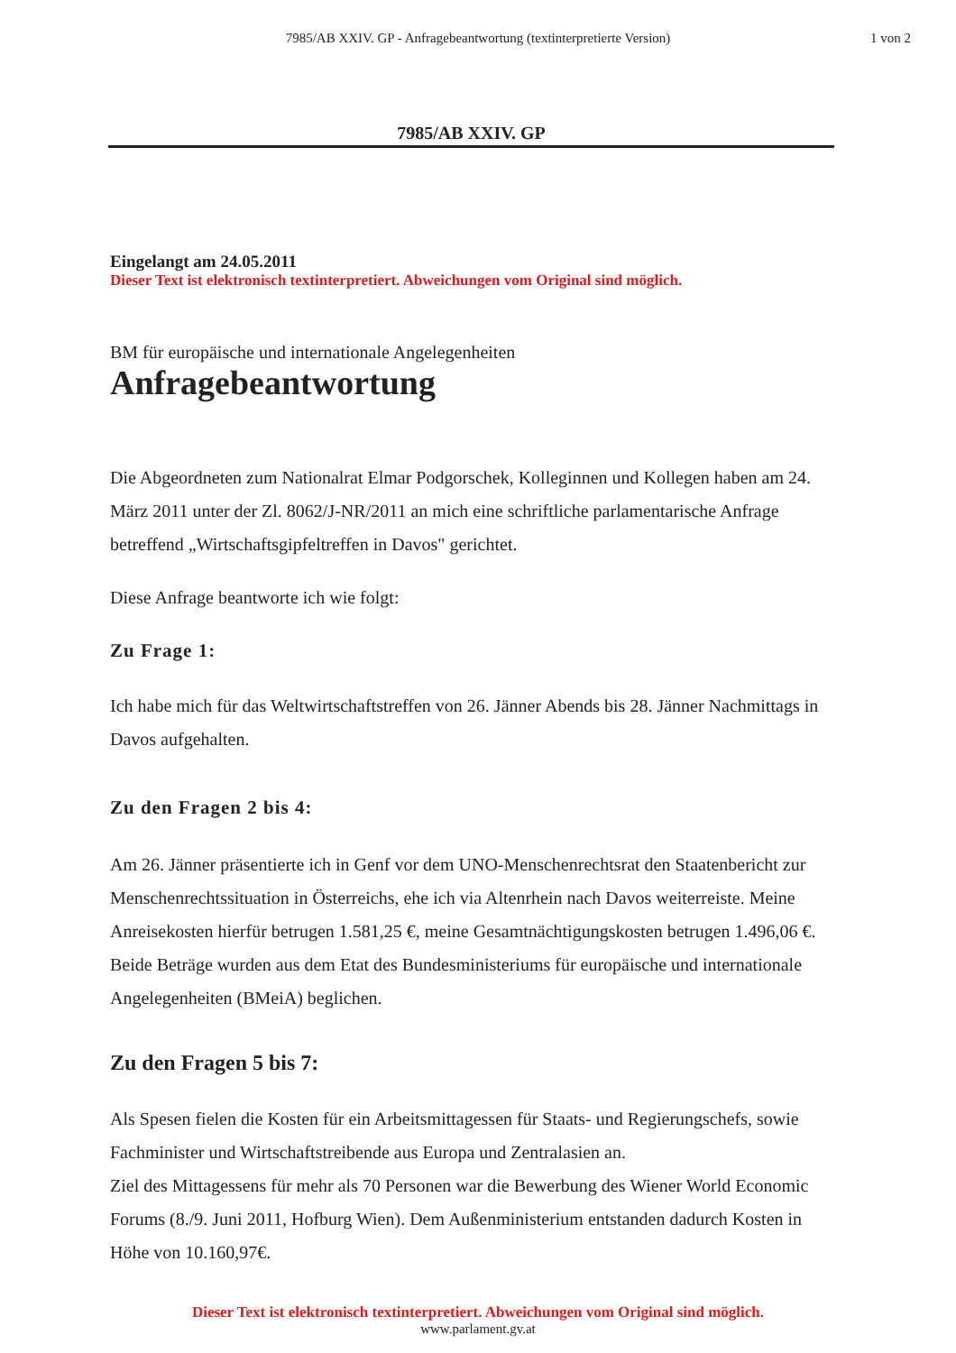7985/AB XXIV. GP - Anfragebeantwortung (textinterpretierte Version)
1 von 2
7985/AB XXIV. GP
Eingelangt am 24.05.2011
Dieser Text ist elektronisch textinterpretiert. Abweichungen vom Original sind möglich.
BM für europäische und internationale Angelegenheiten
Anfragebeantwortung
Die Abgeordneten zum Nationalrat Elmar Podgorschek, Kolleginnen und Kollegen haben am 24. März 2011 unter der Zl. 8062/J-NR/2011 an mich eine schriftliche parlamentarische Anfrage betreffend „Wirtschaftsgipfeltreffen in Davos" gerichtet.
Diese Anfrage beantworte ich wie folgt:
Zu Frage 1:
Ich habe mich für das Weltwirtschaftstreffen von 26. Jänner Abends bis 28. Jänner Nachmittags in Davos aufgehalten.
Zu den Fragen 2 bis 4:
Am 26. Jänner präsentierte ich in Genf vor dem UNO-Menschenrechtsrat den Staatenbericht zur Menschenrechtssituation in Österreichs, ehe ich via Altenrhein nach Davos weiterreiste. Meine Anreisekosten hierfür betrugen 1.581,25 €, meine Gesamtnächtigungskosten betrugen 1.496,06 €. Beide Beträge wurden aus dem Etat des Bundesministeriums für europäische und internationale Angelegenheiten (BMeiA) beglichen.
Zu den Fragen 5 bis 7:
Als Spesen fielen die Kosten für ein Arbeitsmittagessen für Staats- und Regierungschefs, sowie Fachminister und Wirtschaftstreibende aus Europa und Zentralasien an.
Ziel des Mittagessens für mehr als 70 Personen war die Bewerbung des Wiener World Economic Forums (8./9. Juni 2011, Hofburg Wien). Dem Außenministerium entstanden dadurch Kosten in Höhe von 10.160,97€.
Dieser Text ist elektronisch textinterpretiert. Abweichungen vom Original sind möglich.
www.parlament.gv.at